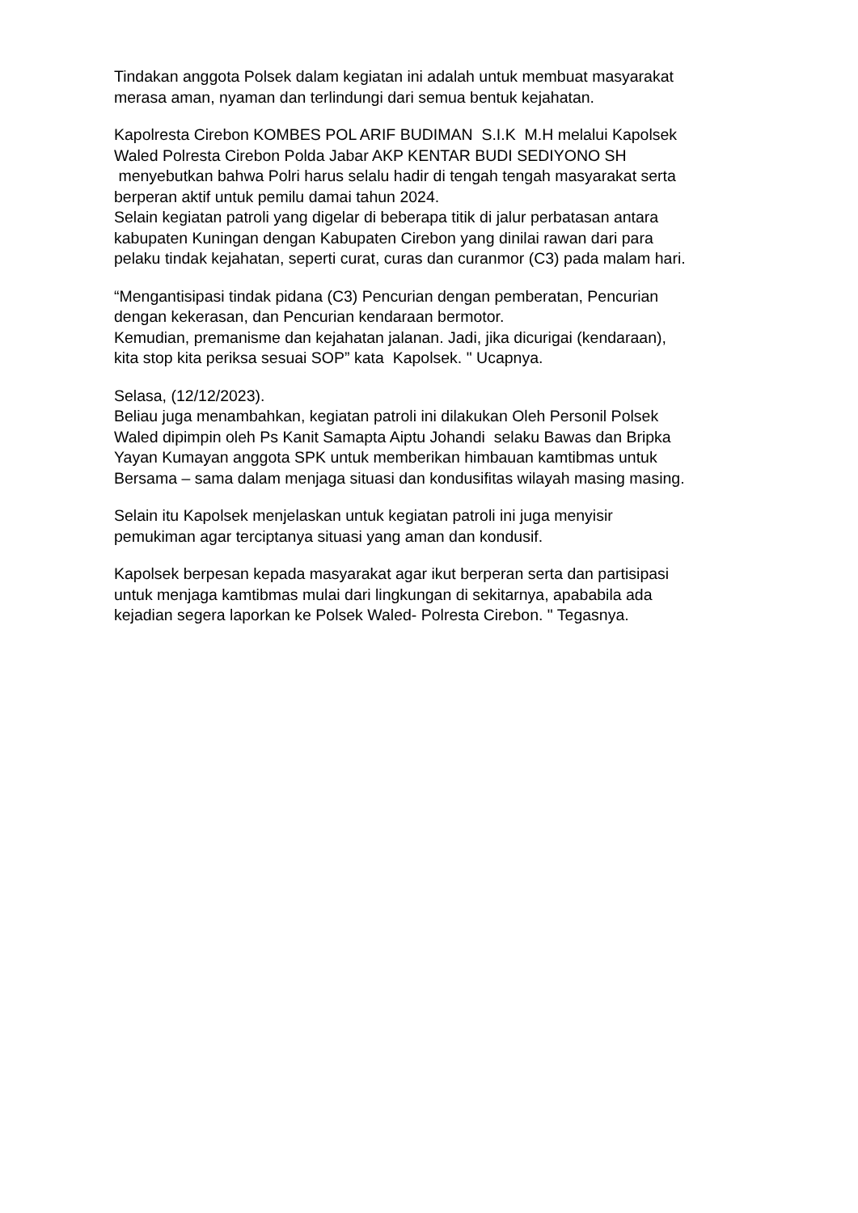Tindakan anggota Polsek dalam kegiatan ini adalah untuk membuat masyarakat
merasa aman, nyaman dan terlindungi dari semua bentuk kejahatan.
Kapolresta Cirebon KOMBES POL ARIF BUDIMAN S.I.K M.H melalui Kapolsek
Waled Polresta Cirebon Polda Jabar AKP KENTAR BUDI SEDIYONO SH
menyebutkan bahwa Polri harus selalu hadir di tengah tengah masyarakat serta
berperan aktif untuk pemilu damai tahun 2024.
Selain kegiatan patroli yang digelar di beberapa titik di jalur perbatasan antara
kabupaten Kuningan dengan Kabupaten Cirebon yang dinilai rawan dari para
pelaku tindak kejahatan, seperti curat, curas dan curanmor (C3) pada malam hari.
“Mengantisipasi tindak pidana (C3) Pencurian dengan pemberatan, Pencurian
dengan kekerasan, dan Pencurian kendaraan bermotor.
Kemudian, premanisme dan kejahatan jalanan. Jadi, jika dicurigai (kendaraan),
kita stop kita periksa sesuai SOP” kata Kapolsek. " Ucapnya.
Selasa, (12/12/2023).
Beliau juga menambahkan, kegiatan patroli ini dilakukan Oleh Personil Polsek
Waled dipimpin oleh Ps Kanit Samapta Aiptu Johandi selaku Bawas dan Bripka
Yayan Kumayan anggota SPK untuk memberikan himbauan kamtibmas untuk
Bersama – sama dalam menjaga situasi dan kondusifitas wilayah masing masing.
Selain itu Kapolsek menjelaskan untuk kegiatan patroli ini juga menyisir
pemukiman agar terciptanya situasi yang aman dan kondusif.
Kapolsek berpesan kepada masyarakat agar ikut berperan serta dan partisipasi
untuk menjaga kamtibmas mulai dari lingkungan di sekitarnya, apababila ada
kejadian segera laporkan ke Polsek Waled- Polresta Cirebon. " Tegasnya.